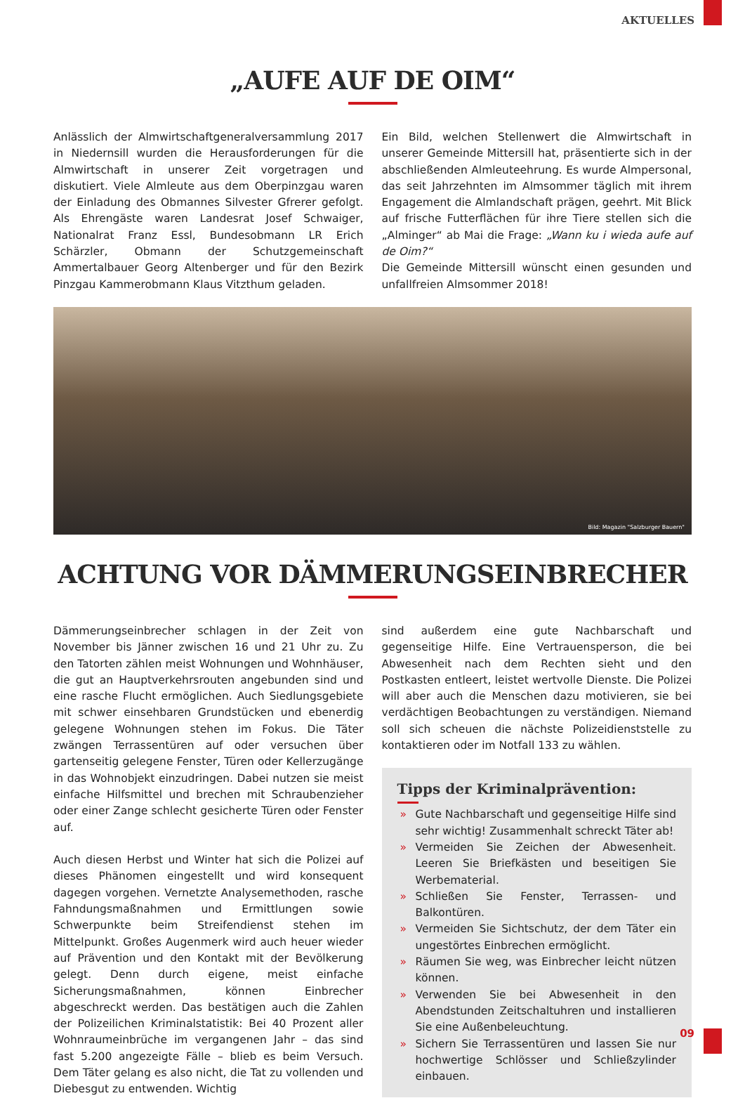AKTUELLES
„AUFE AUF DE OIM“
Anlässlich der Almwirtschaftgeneralversammlung 2017 in Niedernsill wurden die Herausforderungen für die Almwirtschaft in unserer Zeit vorgetragen und diskutiert. Viele Almleute aus dem Oberpinzgau waren der Einladung des Obmannes Silvester Gfrerer gefolgt. Als Ehrengäste waren Landesrat Josef Schwaiger, Nationalrat Franz Essl, Bundesobmann LR Erich Schärzler, Obmann der Schutzgemeinschaft Ammertalbauer Georg Altenberger und für den Bezirk Pinzgau Kammerobmann Klaus Vitzthum geladen.
Ein Bild, welchen Stellenwert die Almwirtschaft in unserer Gemeinde Mittersill hat, präsentierte sich in der abschließenden Almleuteehrung. Es wurde Almpersonal, das seit Jahrzehnten im Almsommer täglich mit ihrem Engagement die Almlandschaft prägen, geehrt. Mit Blick auf frische Futterflächen für ihre Tiere stellen sich die „Alminger“ ab Mai die Frage: „Wann ku i wieda aufe auf de Oim?“
Die Gemeinde Mittersill wünscht einen gesunden und unfallfreien Almsommer 2018!
Bild: Magazin "Salzburger Bauern"
ACHTUNG VOR DÄMMERUNGSEINBRECHER
Dämmerungseinbrecher schlagen in der Zeit von November bis Jänner zwischen 16 und 21 Uhr zu. Zu den Tatorten zählen meist Wohnungen und Wohnhäuser, die gut an Hauptverkehrsrouten angebunden sind und eine rasche Flucht ermöglichen. Auch Siedlungsgebiete mit schwer einsehbaren Grundstücken und ebenerdig gelegene Wohnungen stehen im Fokus. Die Täter zwängen Terrassentüren auf oder versuchen über gartenseitig gelegene Fenster, Türen oder Kellerzugänge in das Wohnobjekt einzudringen. Dabei nutzen sie meist einfache Hilfsmittel und brechen mit Schraubenzieher oder einer Zange schlecht gesicherte Türen oder Fenster auf.
Auch diesen Herbst und Winter hat sich die Polizei auf dieses Phänomen eingestellt und wird konsequent dagegen vorgehen. Vernetzte Analysemethoden, rasche Fahndungsmaßnahmen und Ermittlungen sowie Schwerpunkte beim Streifendienst stehen im Mittelpunkt. Großes Augenmerk wird auch heuer wieder auf Prävention und den Kontakt mit der Bevölkerung gelegt. Denn durch eigene, meist einfache Sicherungsmaßnahmen, können Einbrecher abgeschreckt werden. Das bestätigen auch die Zahlen der Polizeilichen Kriminalstatistik: Bei 40 Prozent aller Wohnraumeinbrüche im vergangenen Jahr – das sind fast 5.200 angezeigte Fälle – blieb es beim Versuch. Dem Täter gelang es also nicht, die Tat zu vollenden und Diebesgut zu entwenden. Wichtig
sind außerdem eine gute Nachbarschaft und gegenseitige Hilfe. Eine Vertrauensperson, die bei Abwesenheit nach dem Rechten sieht und den Postkasten entleert, leistet wertvolle Dienste. Die Polizei will aber auch die Menschen dazu motivieren, sie bei verdächtigen Beobachtungen zu verständigen. Niemand soll sich scheuen die nächste Polizeidienststelle zu kontaktieren oder im Notfall 133 zu wählen.
Tipps der Kriminalprävention:
» Gute Nachbarschaft und gegenseitige Hilfe sind sehr wichtig! Zusammenhalt schreckt Täter ab!
» Vermeiden Sie Zeichen der Abwesenheit. Leeren Sie Briefkästen und beseitigen Sie Werbematerial.
» Schließen Sie Fenster, Terrassen- und Balkontüren.
» Vermeiden Sie Sichtschutz, der dem Täter ein ungestörtes Einbrechen ermöglicht.
» Räumen Sie weg, was Einbrecher leicht nützen können.
» Verwenden Sie bei Abwesenheit in den Abendstunden Zeitschaltuhren und installieren Sie eine Außenbeleuchtung.
» Sichern Sie Terrassentüren und lassen Sie nur hochwertige Schlösser und Schließzylinder einbauen.
09